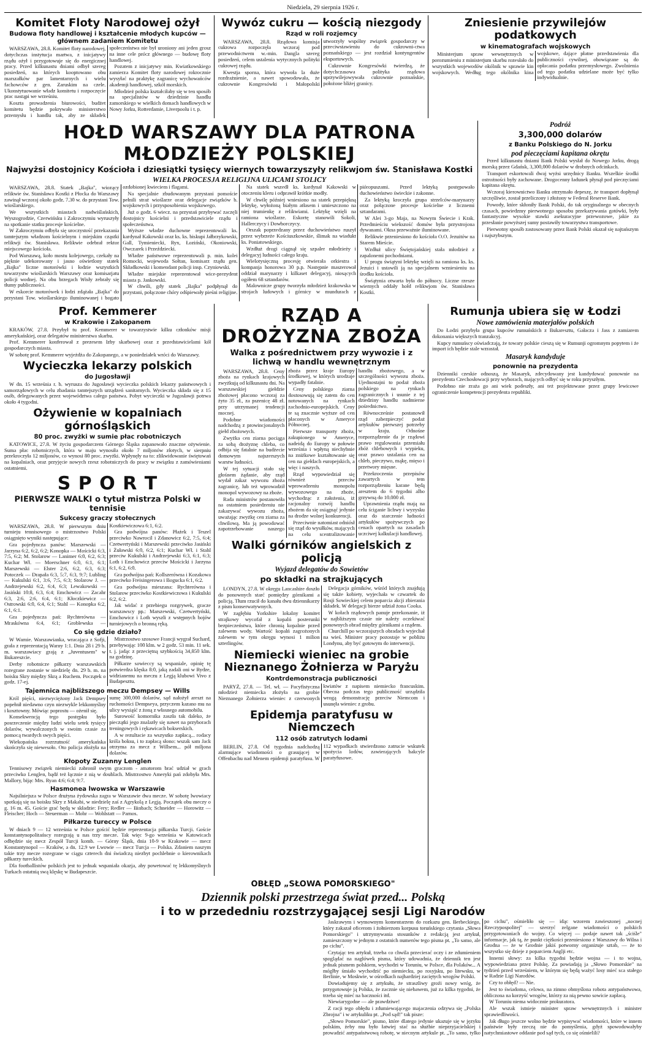Niedziela, 29 sierpnia 1926 r.
Komitet Floty Narodowej ożył
Budowa floty handlowej i kształcenie młodych kupców — głównem zadaniem Komitetu
WARSZAWA, 28.8. Komitet floty narodowej, dotychczas instytucja martwa, z inicjatywy rządu ożył i przygotowuje się do energicznej pracy. Przed kilkunastu dniami odbył szereg posiedzeń, na których kooptowano obu marszałków par lamentarnych i wielu fachowców z gen. Zaruskim na czele. Ukonstytuowanie władz komitetu i rozpoczęcie prac nastąpi we wrześniu.
Koszta prowadzenia biurowości, budżet komitetu będzie pokrywało ministerstwo przemysłu i handlu tak, aby ze składek społeczeństwa nie był uroniony ani jeden grosz na inne cele prócz głównego — budowę floty handlowej.
Pozatem z inicjatywy min. Kwiatkowskiego zamierza Komitet floty narodowej rokrocznie wysyłać na praktykę zagranicę wychowańców akademji handlowej, szkół morskich.
Młodzież polska kształciłaby się w ten sposób na specjalistów w dziedzinie handlu zamorskiego w wielkich domach handlowych w Nowy Jorku, Rotterdamie, Liverpoolu i t. p.
Wywóz cukru — kością niezgody
Rząd w roli rozjemcy
WARSZAWA, 28.8. Rządowa komisja cukrowa rozpoczęła wczoraj pod przewodnictwem w.-min. Dangla szereg posiedzeń, celem ustalenia wytycznych polityki cukrowej rządu.
Kwestja sporna, która wywoła la duże rozdrażnienie, a nawet spowodowała, że cukrownie Kongresówki i Małopolski utworzyły wspólny związek gospodarczy w przeciwstawieniu do cukrowni-ctwa poznańskiego — jest rozdział kontyngentów eksportowych.
Cukrownie Kongresówki twierdzą, że dotychczasowa polityka rządowa uprzywilejowywała cukrownie poznańskie, położone bliżej granicy.
Zniesienie przywilejów podatkowych
w kinematografach wojskowych
Ministerjum spraw wewnętrznych w porozumieniu z ministerjum skarbu rozesłało do wszystkich wojewodów okólnik w sprawie kin wojskowych. Według tego okólnika kina wojskowe, dające płatne przedstawienia dla publiczności cywilnej, obowiązane są do opłacania podatku przemysłowego. Zwolnienia od tego podatku udzielane może być tylko indywidualnie.
HOŁD WARSZAWY DLA PATRONA MŁODZIEŻY POLSKIEJ
Najwyżsi dostojnicy Kościoła i dziesiątki tysięcy wiernych towarzyszyły relikwjom św. Stanisława Kostki
WIELKA PROCESJA RELIGIJNA ULICAMI STOLICY
WARSZAWA, 28.8. Statek „Bajka", wiozący relikwie św. Stanisława Kostki z Płocka do Warszawy zawinął wczoraj około godz. 7.30 w. do przystani Tow. wioślarskiego.
We wszystkich miastach nadwiślańskich, Wyszogrodzie, Czerwińsku i Zakroczymiu wyruszyły na spotkanie statku procesje kościelne.
W Zakroczymiu odbyła się uroczystość przekazania tamtejszym władzom kościelnym i miejskim cząstki relikwji św. Stanisława. Relikwie odebrał rektor miejscowego kościoła.
Pod Warszawą, koło mostu kolejowego, czekały na pięknie udekorowany i jasno oświetlony statek „Bajka" liczne motorówki i łodzie wszystkich towarzystw wioślarskich Warszawy oraz komisarjatu policji wodnej. Na obu brzegach Wisły zebrały się tłumy publiczności.
W eskorcie motorówek i łodzi zdążała „Bajka" do przystani Tow. wioślarskiego iluminowanej i bogato ozdobionej kwieciem i flagami.
Na specjalnie zbudowanym przystani pomoście pełnili straż wioślarze oraz delegacje związków b. wojskowych i przysposobienia wojskowego.
Już o godz. 6 wiecz. na przystań przybywać zaczęli dostojnicy kościelni i przedstawiciele rządu i społeczeństwa.
Wyższe władze duchowne reprezentowali ks. kardynał Kakowski oraz ks. ks. biskupi Jałbrzykowski, Gall, Tymieniecki, Ryx, Łoziński, Okoniowski, Owczarek i Przeździecki.
Władze państwowe reprezentowali p. min. kolei Romocki, wojewoda Sołtan, komisarz rządu gen. Składkowski i komendant policji insp. Czyniowski.
Władze miejskie reprezentował wice-prezydent miasta p. Jankowski.
W chwili, gdy statek „Bajka" podpłynął do przystani, połączone chóry odśpiewały pieśni religijne.
Na statek wszedł ks. kardynał Kakowski w otoczeniu kleru i odprawił krótkie modły.
W chwilę później wniesiono na statek przepiękną lektykę, wyłożoną białym atłasem i umieszczono na niej trumienkę z relikwiami. Lektykę wzięli na ramiona wioślarze. Eskortę stanowili Sokoli, Hallerczycy i Dowborczycy.
Orszak poprzedzany przez duchowieństwo ruszył przez wybrzeże Kościuszkowskie, ślimak na wiadukt ks. Poniatowskiego.
Wzdłuż drogi ciągnął się szpaler młodzieży i delegacyj ludności całego kraju.
Wielotysięczną procesję otwierała orkiestra i kompanja honorowa 30 p.p. Następnie maszerował oddział marynarzy i kilkaset delegacyj, niosących ogółem 68 sztandarów.
Malownicze grupy tworzyła młodzież krakowska w strojach ludowych i górnicy w mundurach z pióropuszami. Przed lektyką postępowało duchowieństwo świeckie i zakonne.
Za lektyką kroczyła grupa strzelców-marynarzy oraz połączone procesje kościelne z licznemi sztandarami.
W Alei 3-go Maja, na Nowym Świecie i Krak. Przedmieściu wiekszość domów była przystrojona dywanami. Okna przeważnie iluminowane.
Relikwie przeniesiono do kościoła O.O. Jezuitów na Starem Mieście.
Wzdłuż ulicy Świętojańskiej stała młodzież z zapalonemi pochodniami.
U progu świątyni lektykę wzięli na ramiona ks. ks. Jezuici i ustawili ją na specjalnem wzniesieniu na środku kościoła.
Świątynia otwarta była do północy. Liczne rzesze wiernych oddały hołd relikwjom św. Stanisława Kostki.
Podróż
3,300,000 dolarów
z Banku Polskiego do N. Jorku
pod pieczęciami kapitana okrętu
Przed kilkunastu dniami Bank Polski wysłał do Nowego Jorku, drogą morską przez Gdańsk, 3,300,000 dolarów w drobnych odcinkach.
Transport eskortowali dwaj wyżsi urzędnicy Banku. Wszelkie środki ostrożności były zachowane. Drogocenny ładunek płynął pod pieczęciami kapitana okrętu.
Wczoraj kierownictwo Banku otrzymało depeszę, że transport dopłynął szczęśliwie, został przeliczony i złożony w Federal Reserve Bank.
Powody, które skłoniły Bank Polski, do tak oryginalnego w obecnych czasach, powiedzmy pierwotnego sposobu przekazywania gotówki, były fantastyczne wysokie stawki asekuracyjne przewozowe, jakie za przesłanie powyższej sumy postawiły towarzystwa transportowe.
Pierwotny sposób zastosowany przez Bank Polski okazał się najtańszym i najszybszym.
Prof. Kemmerer
w Krakowie i Zakopanem
KRAKÓW, 27.8. Przybył tu prof. Kemmerer w towarzystwie kilku członków misji amerykańskiej, oraz delegatów ministerstwa skarbu.
Prof. Kemmerer konferował z prezesem Izby skarbowej oraz z przedstawicielami kół gospodarczych miasta.
W sobotę prof. Kemmerer wyjeżdża do Zakopanego, a w poniedziałek wróci do Warszawy.
Wycieczka lekarzy polskich
do Jugosławji
W dn. 15 września r. b. wyrusza do Jugosławji wycieczka polskich lekarzy państwowych i samorządowych w celu zbadania tamtejszych urządzeń sanitarnych. Wycieczka składa się z 15 osób, delegowanych przez województwa całego państwa. Pobyt wycieczki w Jugosławji potrwa około 4 tygodni.
Ożywienie w kopalniach górnośląskich
80 proc. zwyżki w sumie płac robotniczych
KATOWICE, 27.8. W życiu gospodarczem Górnego Śląska zapanowało znaczne ożywienie. Suma płac robotniczych, która w maju wynosiła około 7 miljonów złotych, w sierpniu przekroczyła 12 miljonów, co wynosi 80 proc. zwyżki. Wpłynęły na to: zlikwidowanie świętowań na kopalniach, oraz przyjęcie nowych rzesz robotniczych do pracy w związku z zamówieniami ostatniemi.
S P O R T
PIERWSZE WALKI o tytuł mistrza Polski w tennisie
Sukcesy graczy stołecznych
WARSZAWA, 28.8. W pierwszym dniu turnieju tennisowego o mistrzostwo Polski osiągnięto wyniki następujące:
Gra pojedyncza panów: Marszewski — Jarzyna 6:2, 6:2, 6:2; Konopka — Mościcki 6:3, 7:5, 6:2; M. Stolarow — Lanimer 6:0, 6:2, 6:3; Kuchar Wł. — Moerschner 6:0, 6:1, 6:1; Marszewski — Elster 2:6, 6:2, 6:3, 6:3; Potoczek — Drapała 6:3, 5:7, 6:3, 9:7; Lubling — Kukulski 6:1, 3:6, 7:5, 6:3; Stolarow J. — Andrzejewski 6:2, 6:4, 6:3; Lewakowski — Jasiński 10:8, 6:3, 6:4; Emchowicz — Zacahr 6:3, 2:6, 2:6, 6:4, 6:1; Kłoczkiewicz — Ostrowski 6:0, 6:4, 6:1; Stahl — Konopka 6:2, 6:1, 6:1.
Gra pojedyncza pań: Rychterówna — Mraskówna 6:4, 6:1; Groblewska — Kostkiewiczowa 6:1, 6:2.
Gra podwójna panów: Płażek i Teszel przeciwko Nawrocil i Zdanowicz 6:2, 7:5, 6:4; Czetwertyński i Marszewski przeciwko Jasiński i Żuławski 6:0, 6:2, 6:1; Kuchar Wł. i Stahl przeciw Kukulski i Andrzejewski 6:3, 6:1, 6:3; Loth i Emchowicz przeciw Mościcki i Jarzyna 6:1, 6:2, 6:0.
Gra podwójna pań: Kollszerówna i Kozakowa przeciwko Freisingerowa i Bogucka 6:1, 6:2.
Gra podwójna mieszana: Rychterówna i Stolarow przeciwko Kostkiewiczowa i Kukulski 6:2, 6:2.
Jak widać z przebiegu rozgrywek, gracze warszawscy pp.: Marszewski, Czetwertyński, Emchowicz i Loth wyszli z wstępnych bojów turniejowych o bronną ręką.
Co się gdzie działo?
W Warnie. Warszawianka, wracająca z Sofji, grała z reprezentacją Warny 1:1. Dnia 28 i 29 b. m. warszawiacy grają z „Juventusem" w Bukareszcie.
Derby robotnicze piłkarzy warszawskich rozegrane zostanie w niedzielę dn. 29 b. m. na boisku Skry między Skrą a Ruchem. Początek o godz. 17-ej.
Mistrzostwo szosowe Francji wygrał Suchard, przebywając 100 klm. w 2 godz. 53 min. 11 sek. t. j. jadąc z przeciętną szybkością 34,850 klm. na godzinę.
Piłkarze sowieccy są wspaniale, opinię tę potwierdza klęska 8:0, jaką zadali oni w Rydze, widzianemu na meczu z Legją klubowi Vivo z Budapesztu.
Tajemnica najbliższego meczu Dempsey — Wills
Król pięści, niezwyciężony Jack Dempsey popełnił niedawno czyn niezwykle lekkomyślny i kosztowny. Mówiąc poprostu — ożenił się.
Konsekwencją tego postępku było posrzeczenie między ludzi wielu setek tysięcy dolarów, wywalczonych w swoim czasie za pomocą twardych swych pięści.
Wiekopańska rozrzutność amerykańska skończyła się niewesoło. Oto policja złożyła na sumę 300,000 dolarów, sąd nałożył areszt na ruchomości Dempseya, przyczem kazano mu na ulicy wysiąść z żoną z własnego automobilu.
Surowość komornika zaszła tak daleko, że pieczątki jego znalazły się nawet na przyborach treningowych i rękawicach bokserskich.
A w rezultacie za wszystko zapłacą... rodacy króla boksu, i to zapłacą słono: wszak sam Jack otrzyma za mecz z Willsem... pół miljona dolarów.
Kłopoty Zuzanny Lenglen
Tennisowy związek niemiecki zabronił swym graczom - amatorom brać udział w grach przeciwko Lenglen, bądź też łącznie z nią w doublach. Mistrzostwo Ameryki pań zdobyła Mrs. Mallory, bijąc Mrs. Ryan 4:6; 6:4; 9:7.
Hasmonea lwowska w Warszawie
Najsilniejsza w Polsce drużyna żydowska zagra w Warszawie dwa mecze. W sobotę lwowiacy spotkają się na boisku Skry z Makabi, w niedzielę zaś z Agrykolą z Legją. Początek obu meczy o g. 16 m. 45. Goście grać będą w składzie: Fery; Redler — Binbach; Schneider — Horowitz — Fleischer; Hoch — Steuerman — Mohr — Wohlstatt — Parnos.
Piłkarze tureccy w Polsce
W dniach 9 — 12 września w Polsce gościć będzie reprezentacja piłkarska Turcji. Goście konstantynopolitańscy rozegrają u nas trzy mecze. Tak więc 9-go września w Katowicach odbędzie się mecz Zespół Turcji komb. — Górny Śląsk, dnia 10-9 w Krakowie — mecz Konstantynopol — Kraków, a dn. 12.9 we Lwowie — mecz Turcja — Polska. Zdaniem naszym takie trzy mecze rozegrane w ciągu czterech dni świadczą niezbyt pochlebnie o kierownikach piłkarzy tureckich.
Dla footballistów polskich jest to jednak wspaniała okazja, aby powetować tę lekkomyślnych Turkach ostatnią swą klęskę w Budapeszcie.
RZĄD A DROŻYZNA ZBOŻA
Walka z pośrednictwem przy wywozie i z lichwą w handlu wewnętrznym
WARSZAWA, 28.8. Ceny zboża na rynkach krajowych zwyżkują od kilkunastu dni. Na warszawskiej giełdzie zbożowej płacono wczoraj za żyto 35 zł., za pszenicę 48 zł. przy utrzymanej tendencji mocnej.
Podobne wiadomości nadchodzą z prowincjonalnych giełd zbożowych.
Zwyżka cen ziarna pociąga za sobą drożyznę chleba, co odbija się fatalnie na budżecie domowym najszerszych warstw ludności.
W tej sytuacji stało się głośnem żądanie, aby rząd wydał zakaz wywozu zboża zagranicę, lub też wprowadził monopol wywozowy na zboże.
Rada ministrów postanowiła na ostatniem posiedzeniu nie zakazywać wywozu zboża, uważając zwyżkę cen ziarna za chwilową. Ma ją powodować zapotrzebowanie naszego zboża przez kraje Europy środkowej, w których urodzaje wypadły fatalnie.
Ceny polskiego ziarna dostosowują się zatem do cen notowanych na rynkach zachodnio-europejskich. Ceny te są znacznie wyższe od cen płaconych w Ameryce Północnej.
Pierwsze transporty zboża, zakupionego w Ameryce, nadeidą do Europy w połowie września i wpłyną niechybnie na zniżkowe kształtowanie się cen na giełdach europejskich, a więc i naszych.
Rząd wypowiedział się również przeciw wprowadzeniu monopolu wywozowego na zboże, wychodząc z założenia, iż racjonalny rozwój handlu zbożem da się osiągnąć jedynie na drodze wolnej konkurencji.
Przeciwnie natomiast odniósł się rząd do wysiłków, mających na celu scentralizowanie handlu zbożowego, a w szczególności wywozu zboża. Ujednostajni to podaż zboża polskiego na rynkach zagranicznych i usunie z tej dziedziny handlu nadmierne pośrednictwo.
Równocześnie postanowił rząd zabezpieczyć podaż artykułów pierwszej potrzeby w kraju. Odnośne rozporządzenie da je rządowi prawo regulowania przemiału zbóż chlebowych i wypieku, oraz prawo ustalania cen na chleb, pieczywo, mąkę, mięso i przetwory mięsne.
Przekroczenia przepisów zawartych w tem rozporządzeniu karane będą aresztem do 6 tygodni albo grzywną do 10.000 zł.
Uprawnienia rządu mają na celu ściganie lichwy i wyzysku oraz do starczenie ludności artykułów spożywczych po cenach opartych na zasadach uczciwej kalkulacji handlowej.
Walki górników angielskich z policją
Wyjazd delegatów do Sowietów
po składki na strajkujących
LONDYN, 27.8. W okręgu Lancashire doszło do ponownych starć pomiędzy górnikami a policją. Tłum rzucił do kanału dwu dziennikarzy z pism konserwatywnych.
W zagłębiu Yorkshire lokalny komitet strajkowy wycofał z kopalń posterunki bezpieczeństwa, które chronią kopalnie przed zalewem wody. Wartość kopalń zagrożonych zalewem w tym okręgu wynosi 1 milion szterlingów.
Delegacja górników, wśród których znajdują się także kobiety, wyjechała w czwartek do Rosji Sowieckiej celem poparcia akcji zbierania składek. W delegacji bierze udział żona Cooka.
W kołach rządowych panuje przekonanie, iż w najbliższym czasie nie należy oczekiwać ponownych obrad między górnikami a rządem.
Churchill po wczorajszych obradach wyjechał na wieś. Minister pracy pozostaje w pobliżu Londynu, aby być gotowym do interwencji.
Niemiecki wieniec na grobie Nieznanego Żołnierza w Paryżu
Kontrdemonstracja publiczności
PARYŻ, 27.8. — Tel. wł. — Pacyfistyczna młodzież niemiecka złożyła na grobie Nieznanego Żołnierza wieniec z czerwonych kwiatów z napisem niemiecko francuskim. Obecna podczas tego publiczność urządziła wrogą demonstrację przeciw Niemcom i usunęła wieniec z grobu.
Epidemja paratyfusu w Niemczech
112 osób zatrutych lodami
BERLIN, 27.8. Od tygodnia nadchodzą alarmujące wiadomości o grasującej w Offenbachu nad Menem epidemji paratyfusu. W 112 wypadkach stwierdzono zatrucie wskutek spożycia lodów, zawierających bakcyle paratyfusowe.
Rumunja ubiera się w Łodzi
Nowe zamówienia materjałów polskich
Do Łodzi przybyła grupa kupców rumuńskich z Bukaresztu, Gałacza i Jass z zamiarem dokonania większych tranzakcyj.
Kupcy rumuńscy oświadczają, że towary polskie cieszą się w Rumunji ogromnym popytem i że import ich będzie stale wzrastał.
Masaryk kandyduje
ponownie na prezydenta
Dzienniki czeskie odnoszą, że Masaryk, zdecydowany jest kandydować ponownie na prezydenta Czechosłowacji przy wyborach, mających odbyć się w roku przyszłym.
Podobno nie zraża go ani wiek podeszły, ani też projektowane przez grupy lewicowe ograniczenie kompetencji prezydenta republiki.
OBŁĘD „SŁOWA POMORSKIEGO"
Dziennik polski przestrzega świat przed... Polską
i to w przededniu rozstrzygającej sesji Ligi Narodów
Jaskrawym i wymownym komentarzem do rozkazu gen. Berbeckiego, który zakazał oficerom i żołnierzom korpusu toruńskiego czytania „Słowa Pomorskiego" i utrzymywania stosunków z redakcją jest artykuł, zamieszczony w jednym z ostatnich numerów tego pisma pt. „To samo, ale po cichu".
Czytając ten artykuł, trzeba co chwila przecierać oczy i ze zdumieniem spoglądać na nagłówek pisma, który udowadnia, że dziennik ten jest jednak pismem polskiem, wychodzi w Toruniu, w Polsce, dla Polaków... A mógłby śmiało wychodzić po niemiecku, po rosyjsku, po litewsku, w Berlinie, w Moskwie, w ośrodkach najbardziej zaciętych wrogów Polski.
Dowiadujemy się z artykułu, że straszliwy groźi nowy wróg, że przygotowuje ją Polska, że zacznie się niebawem, już za kilka tygodni, że trzeba się mieć na baczności itd.
Niewiarygodne — ale prawdziwe!
Z racji tego obłędu i zdumiewającego majaczenia odzywa się „Polska Zbrojna" i w artykuliku pt. „Pod sąd!" tak pisze:
„Słowo Pomorskie", pismo, które dlatego jedynie ukazuje się w języku polskim, żeby mu było łatwiej stać na służbie nieprzyjacielskiej i prowadzić antypaństwową robotę, w niecnym artykule pt. „To samo, tylko po cichu", ośmieliło się — idąc wzorem zawieszonej „nocnej Rzeczypospolitej" — szerzyć zelgane wiadomości o polskich przygotowaniach do wojny. Co więcej — podaje nawet tak „ściśle" informacje, jak tą, że punkt ciężkości przeniesiono z Warszawy do Wilna i Grodna — że w Grodnie jakiś potworny organizuje sztab, — że to wszystko się dzieje z poparciem Anglji etc.
Innemi słowy: za kilka tygodni będzie wojna — i to wojna, wypowiedziana przez Polskę. Za powiadają ja „Słowo Pomorskie" na tydzień przed wrześniem, w którym się będą ważyć losy mieć sca stałego w Radzie Ligi Narodów.
Czy to obłęd? — Nie.
Jest to świadoma, celowa, na zimno obmyślona robota antypaństwowa, obliczona na korzyść wrogów, którzy za nią pewno sowicie zapłacą.
W Toruniu niema widocznie prokuratora.
Ale wszak istnieje minister spraw wewnętrznych i minister sprawiedliwości.
Jak długo jeszcze wolno będzie wypisywać wiadomości, które w innem państwie były rzeczą nie do pomyślenia, gdyż spowodowałyby natychmiastowe oddanie pod sąd tych, co się ośmielili?